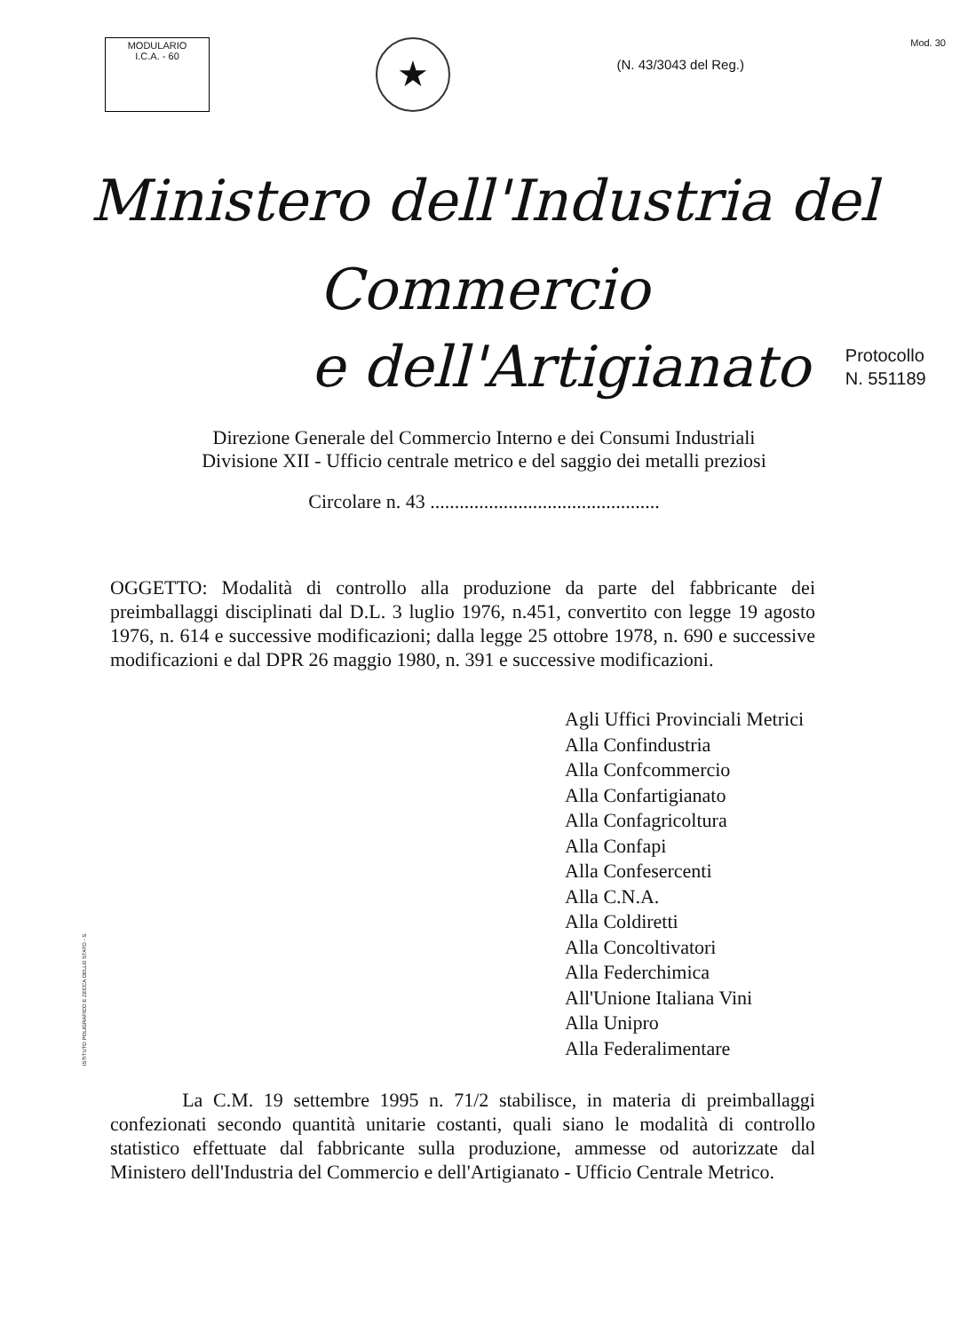MODULARIO
I.C.A. - 60
★
(N. 43/3043 del Reg.)
Mod. 30
Ministero dell'Industria del Commercio
e dell'Artigianato Protocollo
N. 551189
Direzione Generale del Commercio Interno e dei Consumi Industriali
Divisione XII - Ufficio centrale metrico e del saggio dei metalli preziosi
Circolare n. 43 ...............................................
OGGETTO: Modalità di controllo alla produzione da parte del fabbricante dei preimballaggi disciplinati dal D.L. 3 luglio 1976, n.451, convertito con legge 19 agosto 1976, n. 614 e successive modificazioni; dalla legge 25 ottobre 1978, n. 690 e successive modificazioni e dal DPR 26 maggio 1980, n. 391 e successive modificazioni.
Agli Uffici Provinciali Metrici
Alla Confindustria
Alla Confcommercio
Alla Confartigianato
Alla Confagricoltura
Alla Confapi
Alla Confesercenti
Alla C.N.A.
Alla Coldiretti
Alla Concoltivatori
Alla Federchimica
All'Unione Italiana Vini
Alla Unipro
Alla Federalimentare
La C.M. 19 settembre 1995 n. 71/2 stabilisce, in materia di preimballaggi confezionati secondo quantità unitarie costanti, quali siano le modalità di controllo statistico effettuate dal fabbricante sulla produzione, ammesse od autorizzate dal Ministero dell'Industria del Commercio e dell'Artigianato - Ufficio Centrale Metrico.
ISTITUTO POLIGRAFICO E ZECCA DELLO STATO - S.